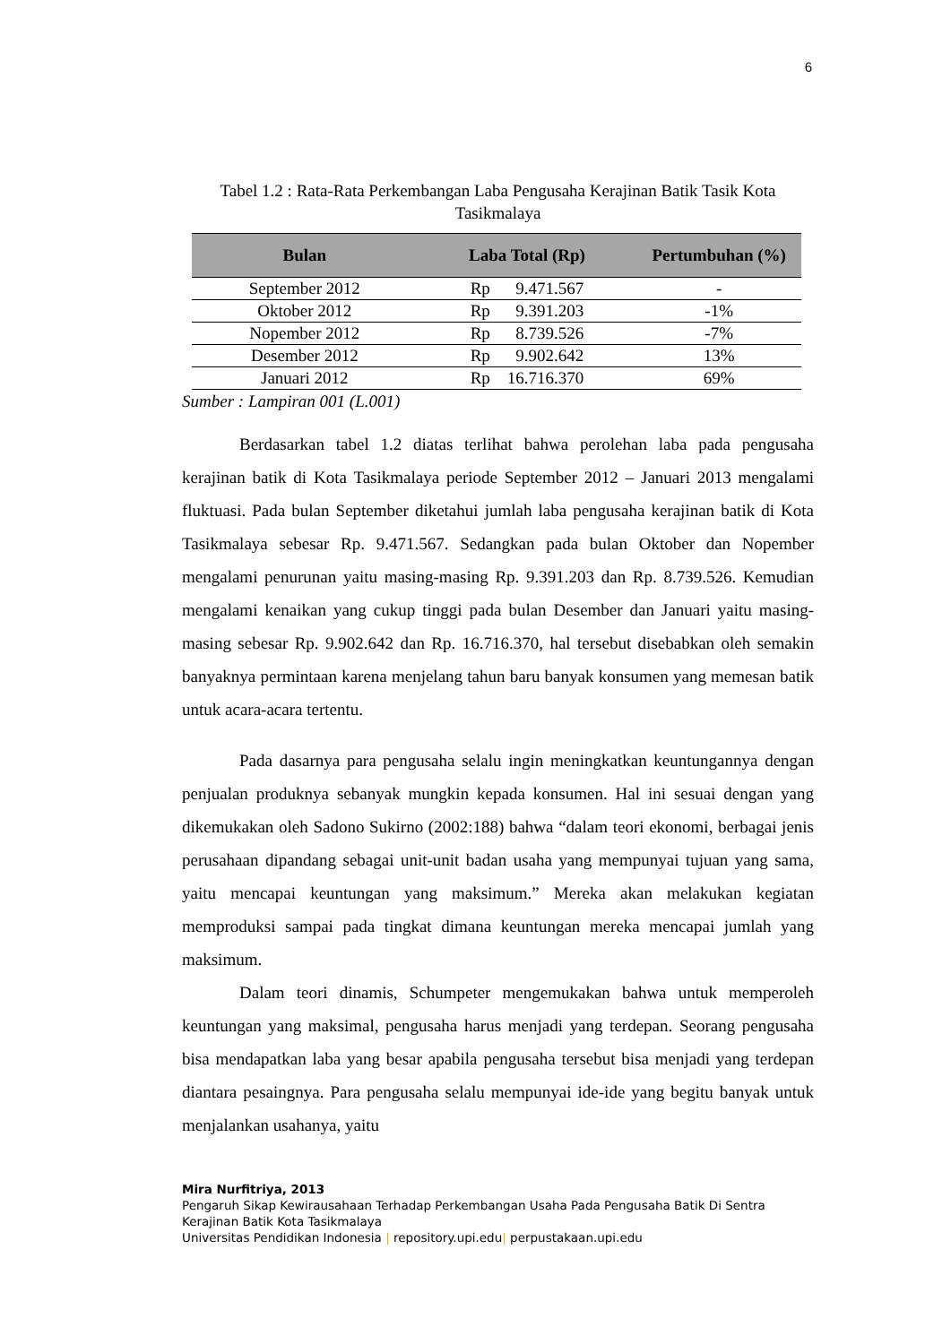6
Tabel 1.2 : Rata-Rata Perkembangan Laba Pengusaha Kerajinan Batik Tasik Kota Tasikmalaya
| Bulan | Laba Total (Rp) | Pertumbuhan (%) |
| --- | --- | --- |
| September 2012 | Rp 9.471.567 | - |
| Oktober 2012 | Rp 9.391.203 | -1% |
| Nopember 2012 | Rp 8.739.526 | -7% |
| Desember 2012 | Rp 9.902.642 | 13% |
| Januari 2012 | Rp 16.716.370 | 69% |
Sumber : Lampiran 001 (L.001)
Berdasarkan tabel 1.2 diatas terlihat bahwa perolehan laba pada pengusaha kerajinan batik di Kota Tasikmalaya periode September 2012 – Januari 2013 mengalami fluktuasi. Pada bulan September diketahui jumlah laba pengusaha kerajinan batik di Kota Tasikmalaya sebesar Rp. 9.471.567. Sedangkan pada bulan Oktober dan Nopember mengalami penurunan yaitu masing-masing Rp. 9.391.203 dan Rp. 8.739.526. Kemudian mengalami kenaikan yang cukup tinggi pada bulan Desember dan Januari yaitu masing-masing sebesar Rp. 9.902.642 dan Rp. 16.716.370, hal tersebut disebabkan oleh semakin banyaknya permintaan karena menjelang tahun baru banyak konsumen yang memesan batik untuk acara-acara tertentu.
Pada dasarnya para pengusaha selalu ingin meningkatkan keuntungannya dengan penjualan produknya sebanyak mungkin kepada konsumen. Hal ini sesuai dengan yang dikemukakan oleh Sadono Sukirno (2002:188) bahwa “dalam teori ekonomi, berbagai jenis perusahaan dipandang sebagai unit-unit badan usaha yang mempunyai tujuan yang sama, yaitu mencapai keuntungan yang maksimum.” Mereka akan melakukan kegiatan memproduksi sampai pada tingkat dimana keuntungan mereka mencapai jumlah yang maksimum.
Dalam teori dinamis, Schumpeter mengemukakan bahwa untuk memperoleh keuntungan yang maksimal, pengusaha harus menjadi yang terdepan. Seorang pengusaha bisa mendapatkan laba yang besar apabila pengusaha tersebut bisa menjadi yang terdepan diantara pesaingnya. Para pengusaha selalu mempunyai ide-ide yang begitu banyak untuk menjalankan usahanya, yaitu
Mira Nurfitriya, 2013
Pengaruh Sikap Kewirausahaan Terhadap Perkembangan Usaha Pada Pengusaha Batik Di Sentra Kerajinan Batik Kota Tasikmalaya
Universitas Pendidikan Indonesia | repository.upi.edu| perpustakaan.upi.edu